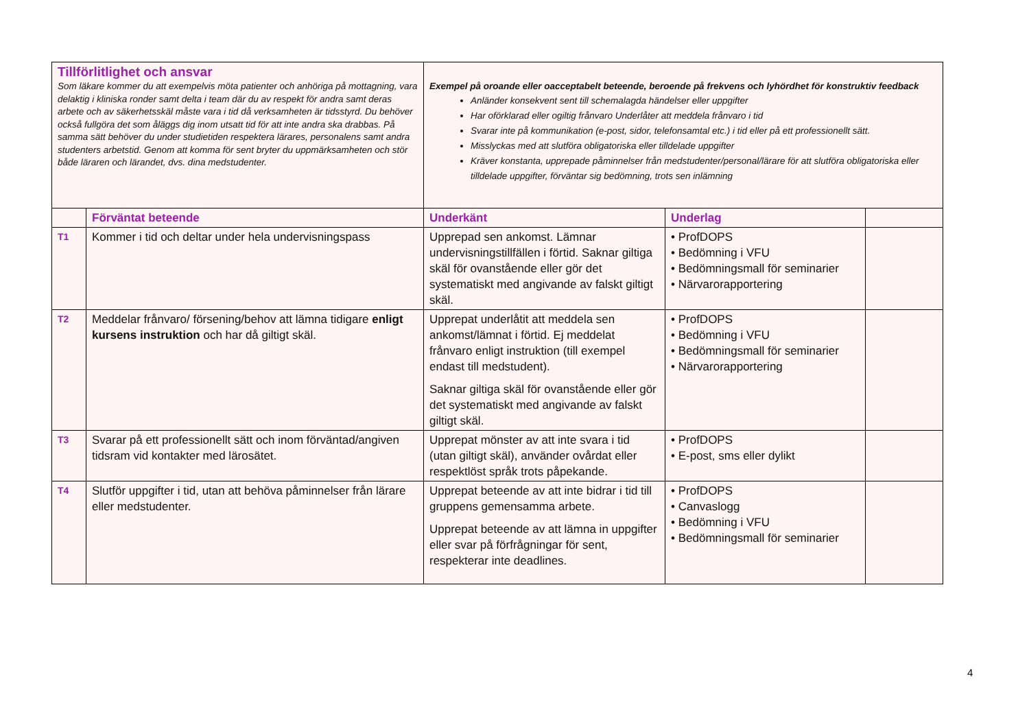| Tillförlitlighet och ansvar Som läkare kommer du att exempelvis möta patienter och anhöriga på mottagning, vara delaktig i kliniska ronder samt delta i team där du av respekt för andra samt deras arbete och av säkerhetsskäl måste vara i tid då verksamheten är tidsstyrd. Du behöver också fullgöra det som åläggs dig inom utsatt tid för att inte andra ska drabbas. På samma sätt behöver du under studietiden respektera lärares, personalens samt andra studenters arbetstid. Genom att komma för sent bryter du uppmärksamheten och stör både läraren och lärandet, dvs. dina medstudenter. | | Exempel på oroande eller oacceptabelt beteende, beroende på frekvens och lyhördhet för konstruktiv feedback Anländer konsekvent sent till schemalagda händelser eller uppgifter Har oförklarad eller ogiltig frånvaro Underlåter att meddela frånvaro i tid Svarar inte på kommunikation (e-post, sidor, telefonsamtal etc.) i tid eller på ett professionellt sätt. Misslyckas med att slutföra obligatoriska eller tilldelade uppgifter Kräver konstanta, upprepade påminnelser från medstudenter/personal/lärare för att slutföra obligatoriska eller tilldelade uppgifter, förväntar sig bedömning, trots sen inlämning | | |
| | Förväntat beteende | Underkänt | Underlag | |
| T1 | Kommer i tid och deltar under hela undervisningspass | Upprepad sen ankomst. Lämnar undervisningstillfällen i förtid. Saknar giltiga skäl för ovanstående eller gör det systematiskt med angivande av falskt giltigt skäl. | • ProfDOPS • Bedömning i VFU • Bedömningsmall för seminarier • Närvarorapportering | |
| T2 | Meddelar frånvaro/ försening/behov att lämna tidigare enligt kursens instruktion och har då giltigt skäl. | Upprepat underlåtit att meddela sen ankomst/lämnat i förtid. Ej meddelat frånvaro enligt instruktion (till exempel endast till medstudent). Saknar giltiga skäl för ovanstående eller gör det systematiskt med angivande av falskt giltigt skäl. | • ProfDOPS • Bedömning i VFU • Bedömningsmall för seminarier • Närvarorapportering | |
| T3 | Svarar på ett professionellt sätt och inom förväntad/angiven tidsram vid kontakter med lärosätet. | Upprepat mönster av att inte svara i tid (utan giltigt skäl), använder ovårdat eller respektlöst språk trots påpekande. | • ProfDOPS • E-post, sms eller dylikt | |
| T4 | Slutför uppgifter i tid, utan att behöva påminnelser från lärare eller medstudenter. | Upprepat beteende av att inte bidrar i tid till gruppens gemensamma arbete. Upprepat beteende av att lämna in uppgifter eller svar på förfrågningar för sent, respekterar inte deadlines. | • ProfDOPS • Canvaslogg • Bedömning i VFU • Bedömningsmall för seminarier | |
4